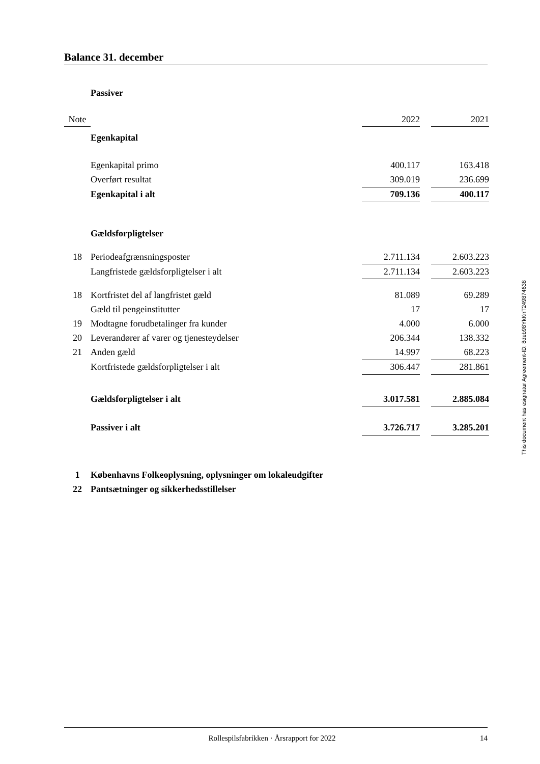Balance 31. december
| | Passiver | | | |
| Note | | 2022 | | 2021 |
| | Egenkapital | | | |
| | Egenkapital primo | 400.117 | | 163.418 |
| | Overført resultat | 309.019 | | 236.699 |
| | Egenkapital i alt | 709.136 | | 400.117 |
| | Gældsforpligtelser | | | |
| 18 | Periodeafgrænsningsposter | 2.711.134 | | 2.603.223 |
| | Langfristede gældsforpligtelser i alt | 2.711.134 | | 2.603.223 |
| 18 | Kortfristet del af langfristet gæld | 81.089 | | 69.289 |
| | Gæld til pengeinstitutter | 17 | | 17 |
| 19 | Modtagne forudbetalinger fra kunder | 4.000 | | 6.000 |
| 20 | Leverandører af varer og tjenesteydelser | 206.344 | | 138.332 |
| 21 | Anden gæld | 14.997 | | 68.223 |
| | Kortfristede gældsforpligtelser i alt | 306.447 | | 281.861 |
| | Gældsforpligtelser i alt | 3.017.581 | | 2.885.084 |
| | Passiver i alt | 3.726.717 | | 3.285.201 |
| 1 | Københavns Folkeoplysning, oplysninger om lokaleudgifter | | | |
| 22 | Pantsætninger og sikkerhedsstillelser | | | |
This document has esignatur Agreement-ID: 8deb98YkKnT249874638
Rollespilsfabrikken · Årsrapport for 2022 14